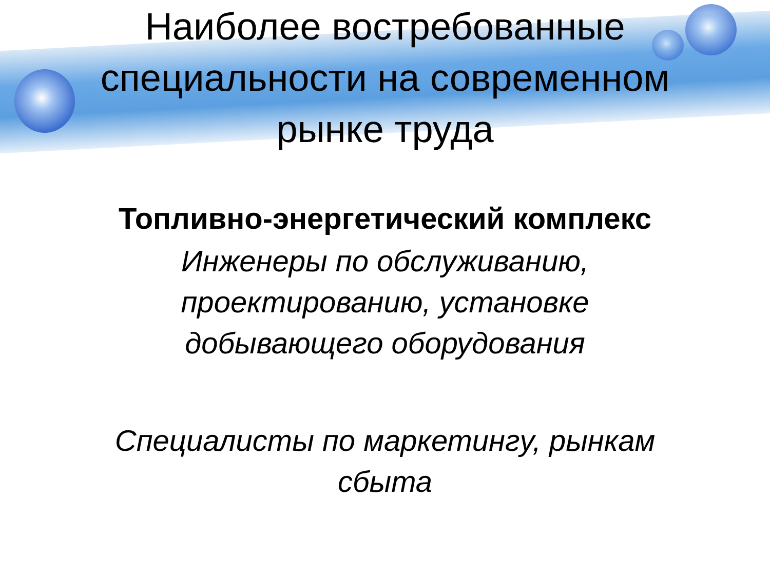Наиболее востребованные
специальности на современном
рынке труда
Топливно-энергетический комплекс
Инженеры по обслуживанию,
проектированию, установке
добывающего оборудования
Специалисты по маркетингу, рынкам
сбыта